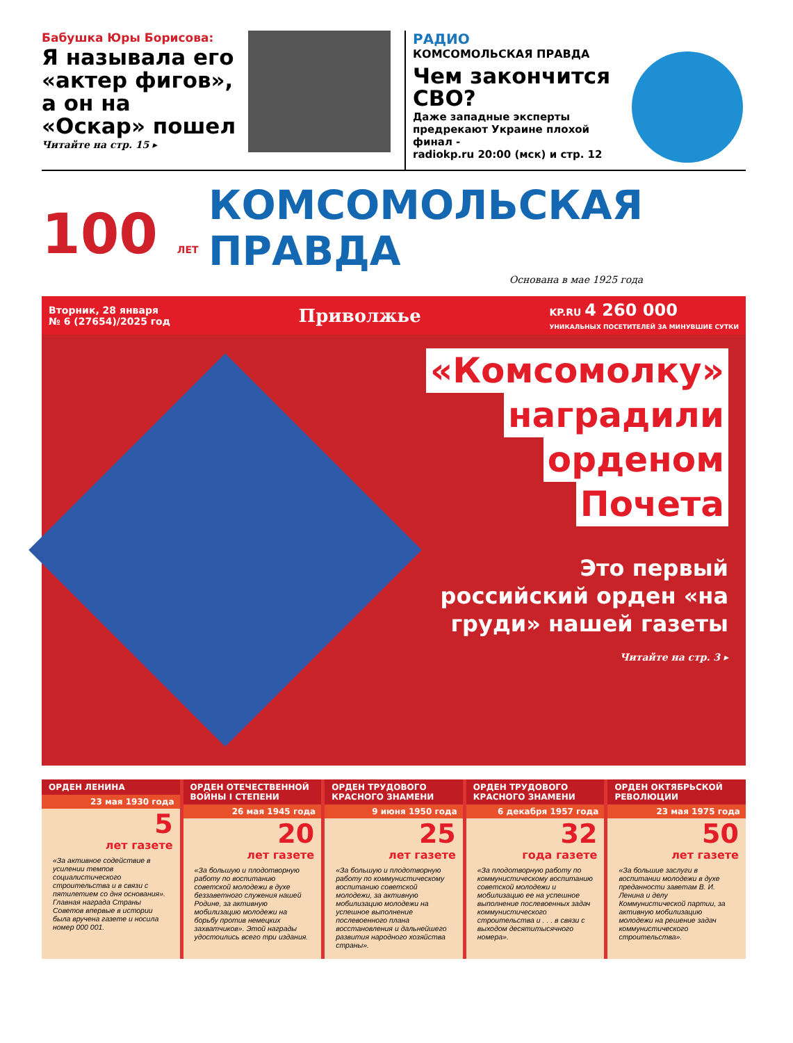Бабушка Юры Борисова:
Я называла его «актер фигов», а он на «Оскар» пошел
Читайте на стр. 15 ▸
РАДИО
КОМСОМОЛЬСКАЯ ПРАВДА
Чем закончится СВО?
Даже западные эксперты предрекают Украине плохой финал -
radiokp.ru 20:00 (мск) и стр. 12
100 ЛЕТ
КОМСОМОЛЬСКАЯ
ПРАВДА
Основана в мае 1925 года
Вторник, 28 января
№ 6 (27654)/2025 год
Приволжье
KP.RU 4 260 000
УНИКАЛЬНЫХ ПОСЕТИТЕЛЕЙ ЗА МИНУВШИЕ СУТКИ
«Комсомолку»
наградили
орденом
Почета
Это первый российский орден «на груди» нашей газеты
Читайте на стр. 3 ▸
ОРДЕН ЛЕНИНА
23 мая 1930 года
5
лет газете
«За активное содействие в усилении темпов социалистического строительства и в связи с пятилетием со дня основания». Главная награда Страны Советов впервые в истории была вручена газете и носила номер 000 001.
ОРДЕН ОТЕЧЕСТВЕННОЙ ВОЙНЫ I СТЕПЕНИ
26 мая 1945 года
20
лет газете
«За большую и плодотворную работу по воспитанию советской молодежи в духе беззаветного служения нашей Родине, за активную мобилизацию молодежи на борьбу против немецких захватчиков». Этой награды удостоились всего три издания.
ОРДЕН ТРУДОВОГО КРАСНОГО ЗНАМЕНИ
9 июня 1950 года
25
лет газете
«За большую и плодотворную работу по коммунистическому воспитанию советской молодежи, за активную мобилизацию молодежи на успешное выполнение послевоенного плана восстановления и дальнейшего развития народного хозяйства страны».
ОРДЕН ТРУДОВОГО КРАСНОГО ЗНАМЕНИ
6 декабря 1957 года
32
года газете
«За плодотворную работу по коммунистическому воспитанию советской молодежи и мобилизацию ее на успешное выполнение послевоенных задач коммунистического строительства и . . . в связи с выходом десятитысячного номера».
ОРДЕН ОКТЯБРЬСКОЙ РЕВОЛЮЦИИ
23 мая 1975 года
50
лет газете
«За большие заслуги в воспитании молодежи в духе преданности заветам В. И. Ленина и делу Коммунистической партии, за активную мобилизацию молодежи на решение задач коммунистического строительства».